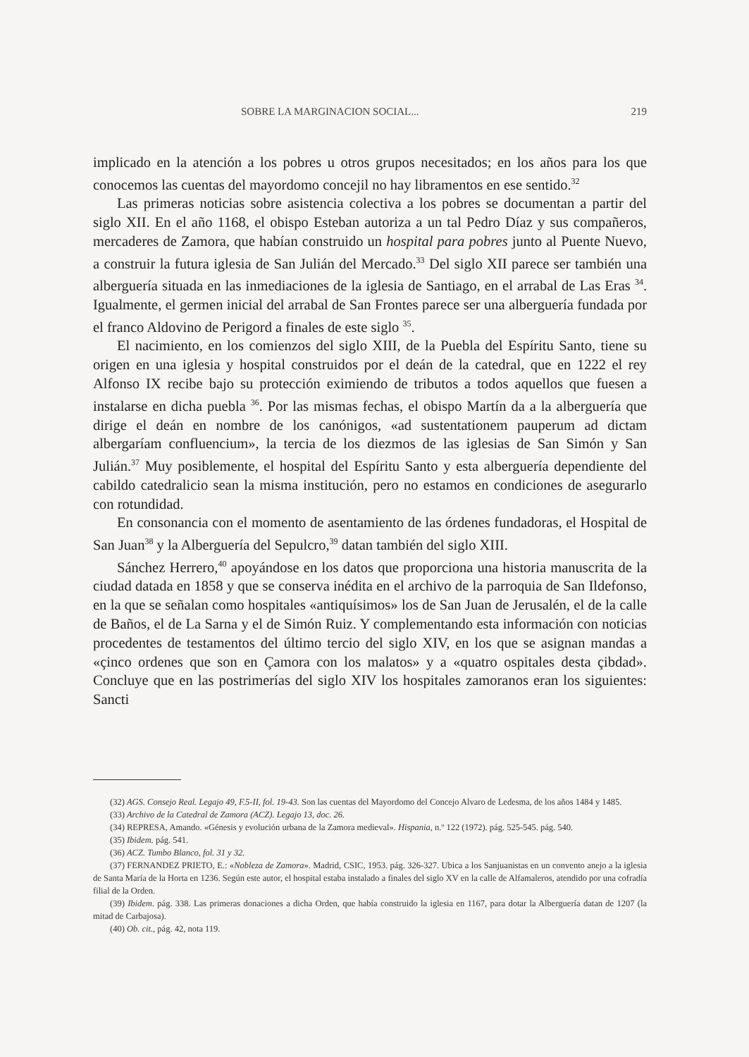SOBRE LA MARGINACION SOCIAL... 219
implicado en la atención a los pobres u otros grupos necesitados; en los años para los que conocemos las cuentas del mayordomo concejil no hay libramentos en ese sentido.<sup>32</sup>
Las primeras noticias sobre asistencia colectiva a los pobres se documentan a partir del siglo XII. En el año 1168, el obispo Esteban autoriza a un tal Pedro Díaz y sus compañeros, mercaderes de Zamora, que habían construido un hospital para pobres junto al Puente Nuevo, a construir la futura iglesia de San Julián del Mercado.<sup>33</sup> Del siglo XII parece ser también una alberguería situada en las inmediaciones de la iglesia de Santiago, en el arrabal de Las Eras <sup>34</sup>. Igualmente, el germen inicial del arrabal de San Frontes parece ser una alberguería fundada por el franco Aldovino de Perigord a finales de este siglo <sup>35</sup>.
El nacimiento, en los comienzos del siglo XIII, de la Puebla del Espíritu Santo, tiene su origen en una iglesia y hospital construidos por el deán de la catedral, que en 1222 el rey Alfonso IX recibe bajo su protección eximiendo de tributos a todos aquellos que fuesen a instalarse en dicha puebla <sup>36</sup>. Por las mismas fechas, el obispo Martín da a la alberguería que dirige el deán en nombre de los canónigos, «ad sustentationem pauperum ad dictam albergaríam confluencium», la tercia de los diezmos de las iglesias de San Simón y San Julián.<sup>37</sup> Muy posiblemente, el hospital del Espíritu Santo y esta alberguería dependiente del cabildo catedralicio sean la misma institución, pero no estamos en condiciones de asegurarlo con rotundidad.
En consonancia con el momento de asentamiento de las órdenes fundadoras, el Hospital de San Juan<sup>38</sup> y la Alberguería del Sepulcro,<sup>39</sup> datan también del siglo XIII.
Sánchez Herrero,<sup>40</sup> apoyándose en los datos que proporciona una historia manuscrita de la ciudad datada en 1858 y que se conserva inédita en el archivo de la parroquia de San Ildefonso, en la que se señalan como hospitales «antiquísimos» los de San Juan de Jerusalén, el de la calle de Baños, el de La Sarna y el de Simón Ruiz. Y complementando esta información con noticias procedentes de testamentos del último tercio del siglo XIV, en los que se asignan mandas a «çinco ordenes que son en Çamora con los malatos» y a «quatro ospitales desta çibdad». Concluye que en las postrimerías del siglo XIV los hospitales zamoranos eran los siguientes: Sancti
(32) AGS. Consejo Real. Legajo 49, F.5-II, fol. 19-43. Son las cuentas del Mayordomo del Concejo Alvaro de Ledesma, de los años 1484 y 1485.
(33) Archivo de la Catedral de Zamora (ACZ). Legajo 13, doc. 26.
(34) REPRESA, Amando. «Génesis y evolución urbana de la Zamora medieval». Hispania, n.º 122 (1972). pág. 525-545. pág. 540.
(35) Ibidem. pág. 541.
(36) ACZ. Tumbo Blanco, fol. 31 y 32.
(37) FERNANDEZ PRIETO, E.: «Nobleza de Zamora». Madrid, CSIC, 1953. pág. 326-327. Ubica a los Sanjuanistas en un convento anejo a la iglesia de Santa María de la Horta en 1236. Según este autor, el hospital estaba instalado a finales del siglo XV en la calle de Alfamaleros, atendido por una cofradía filial de la Orden.
(39) Ibidem. pág. 338. Las primeras donaciones a dicha Orden, que había construido la iglesia en 1167, para dotar la Alberguería datan de 1207 (la mitad de Carbajosa).
(40) Ob. cit., pág. 42, nota 119.